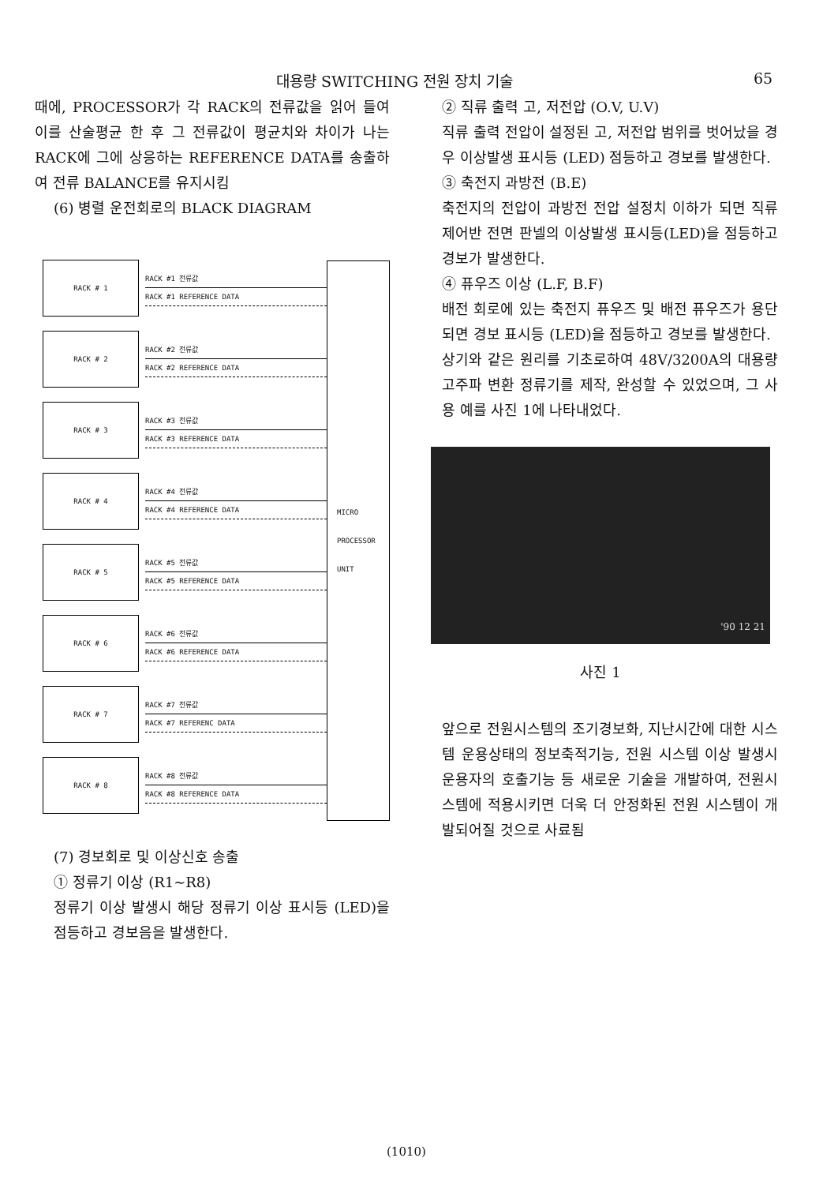대용량 SWITCHING 전원 장치 기술 65
때에, PROCESSOR가 각 RACK의 전류값을 읽어 들여 이를 산술평균 한 후 그 전류값이 평균치와 차이가 나는 RACK에 그에 상응하는 REFERENCE DATA를 송출하여 전류 BALANCE를 유지시킴
(6) 병렬 운전회로의 BLACK DIAGRAM
RACK # 1
RACK #1 전류값
RACK #1 REFERENCE DATA
RACK # 2
RACK #2 전류값
RACK #2 REFERENCE DATA
RACK # 3
RACK #3 전류값
RACK #3 REFERENCE DATA
RACK # 4
RACK #4 전류값
RACK #4 REFERENCE DATA
RACK # 5
RACK #5 전류값
RACK #5 REFERENCE DATA
RACK # 6
RACK #6 전류값
RACK #6 REFERENCE DATA
RACK # 7
RACK #7 전류값
RACK #7 REFERENC DATA
RACK # 8
RACK #8 전류값
RACK #8 REFERENCE DATA
MICRO
PROCESSOR
UNIT
(7) 경보회로 및 이상신호 송출
① 정류기 이상 (R1~R8)
정류기 이상 발생시 해당 정류기 이상 표시등 (LED)을 점등하고 경보음을 발생한다.
② 직류 출력 고, 저전압 (O.V, U.V)
직류 출력 전압이 설정된 고, 저전압 범위를 벗어났을 경우 이상발생 표시등 (LED) 점등하고 경보를 발생한다.
③ 축전지 과방전 (B.E)
축전지의 전압이 과방전 전압 설정치 이하가 되면 직류제어반 전면 판넬의 이상발생 표시등(LED)을 점등하고 경보가 발생한다.
④ 퓨우즈 이상 (L.F, B.F)
배전 회로에 있는 축전지 퓨우즈 및 배전 퓨우즈가 용단되면 경보 표시등 (LED)을 점등하고 경보를 발생한다.
상기와 같은 원리를 기초로하여 48V/3200A의 대용량 고주파 변환 정류기를 제작, 완성할 수 있었으며, 그 사용 예를 사진 1에 나타내었다.
'90 12 21
사진 1
앞으로 전원시스템의 조기경보화, 지난시간에 대한 시스템 운용상태의 정보축적기능, 전원 시스템 이상 발생시 운용자의 호출기능 등 새로운 기술을 개발하여, 전원시스템에 적용시키면 더욱 더 안정화된 전원 시스템이 개발되어질 것으로 사료됨
(1010)